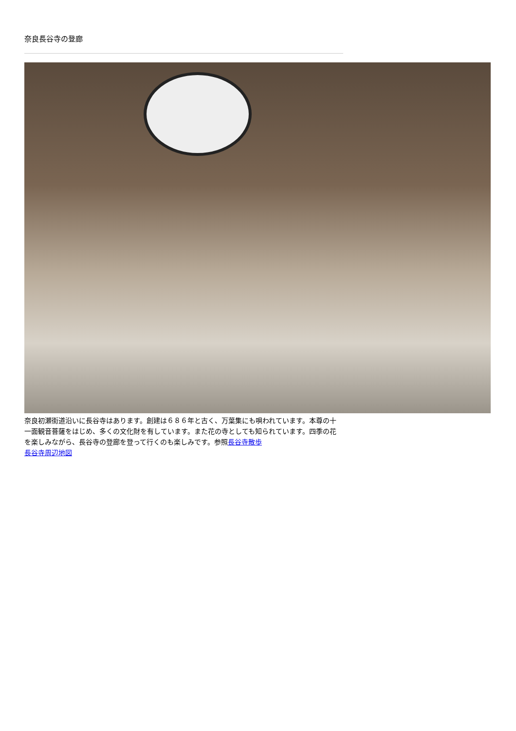奈良長谷寺の登廊
奈良初瀬街道沿いに長谷寺はあります。創建は６８６年と古く、万葉集にも唄われています。本尊の十一面観音菩薩をはじめ、多くの文化財を有しています。また花の寺としても知られています。四季の花を楽しみながら、長谷寺の登廊を登って行くのも楽しみです。参照長谷寺散歩
長谷寺周辺地図